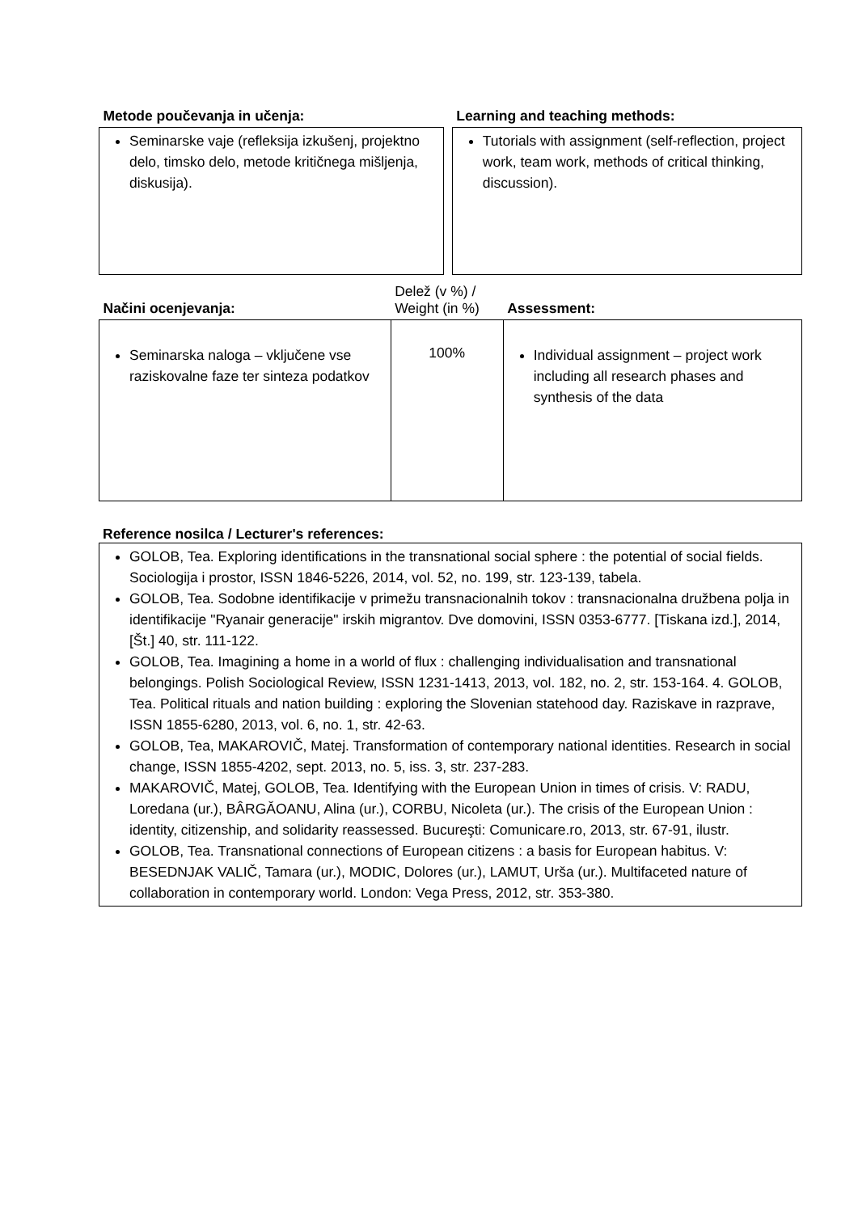| Metode poučevanja in učenja: | | Learning and teaching methods: |
| --- | --- | --- |
| Seminarske vaje (refleksija izkušenj, projektno delo, timsko delo, metode kritičnega mišljenja, diskusija). | | Tutorials with assignment (self-reflection, project work, team work, methods of critical thinking, discussion). |
| Načini ocenjevanja: | Delež (v %) / Weight (in %) | Assessment: |
| Seminarska naloga – vključene vse raziskovalne faze ter sinteza podatkov | 100% | Individual assignment – project work including all research phases and synthesis of the data |
Reference nosilca / Lecturer's references:
| GOLOB, Tea. Exploring identifications in the transnational social sphere : the potential of social fields. Sociologija i prostor, ISSN 1846-5226, 2014, vol. 52, no. 199, str. 123-139, tabela. GOLOB, Tea. Sodobne identifikacije v primežu transnacionalnih tokov : transnacionalna družbena polja in identifikacije "Ryanair generacije" irskih migrantov. Dve domovini, ISSN 0353-6777. [Tiskana izd.], 2014, [Št.] 40, str. 111-122. GOLOB, Tea. Imagining a home in a world of flux : challenging individualisation and transnational belongings. Polish Sociological Review, ISSN 1231-1413, 2013, vol. 182, no. 2, str. 153-164. 4. GOLOB, Tea. Political rituals and nation building : exploring the Slovenian statehood day. Raziskave in razprave, ISSN 1855-6280, 2013, vol. 6, no. 1, str. 42-63. GOLOB, Tea, MAKAROVIČ, Matej. Transformation of contemporary national identities. Research in social change, ISSN 1855-4202, sept. 2013, no. 5, iss. 3, str. 237-283. MAKAROVIČ, Matej, GOLOB, Tea. Identifying with the European Union in times of crisis. V: RADU, Loredana (ur.), BÂRGĂOANU, Alina (ur.), CORBU, Nicoleta (ur.). The crisis of the European Union : identity, citizenship, and solidarity reassessed. Bucureşti: Comunicare.ro, 2013, str. 67-91, ilustr. GOLOB, Tea. Transnational connections of European citizens : a basis for European habitus. V: BESEDNJAK VALIČ, Tamara (ur.), MODIC, Dolores (ur.), LAMUT, Urša (ur.). Multifaceted nature of collaboration in contemporary world. London: Vega Press, 2012, str. 353-380. |